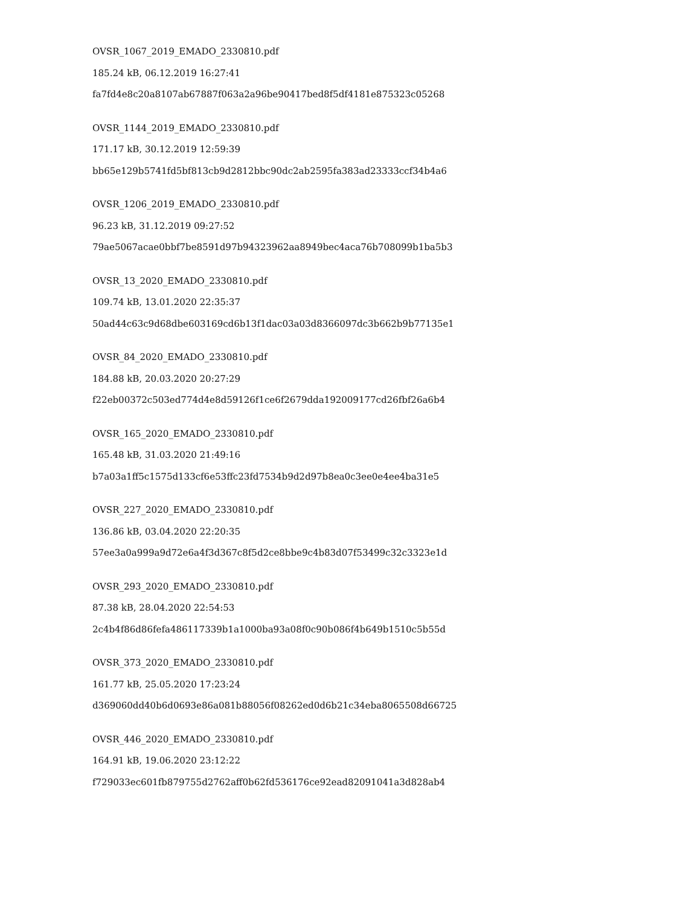OVSR_1067_2019_EMADO_2330810.pdf
185.24 kB, 06.12.2019 16:27:41
fa7fd4e8c20a8107ab67887f063a2a96be90417bed8f5df4181e875323c05268
OVSR_1144_2019_EMADO_2330810.pdf
171.17 kB, 30.12.2019 12:59:39
bb65e129b5741fd5bf813cb9d2812bbc90dc2ab2595fa383ad23333ccf34b4a6
OVSR_1206_2019_EMADO_2330810.pdf
96.23 kB, 31.12.2019 09:27:52
79ae5067acae0bbf7be8591d97b94323962aa8949bec4aca76b708099b1ba5b3
OVSR_13_2020_EMADO_2330810.pdf
109.74 kB, 13.01.2020 22:35:37
50ad44c63c9d68dbe603169cd6b13f1dac03a03d8366097dc3b662b9b77135e1
OVSR_84_2020_EMADO_2330810.pdf
184.88 kB, 20.03.2020 20:27:29
f22eb00372c503ed774d4e8d59126f1ce6f2679dda192009177cd26fbf26a6b4
OVSR_165_2020_EMADO_2330810.pdf
165.48 kB, 31.03.2020 21:49:16
b7a03a1ff5c1575d133cf6e53ffc23fd7534b9d2d97b8ea0c3ee0e4ee4ba31e5
OVSR_227_2020_EMADO_2330810.pdf
136.86 kB, 03.04.2020 22:20:35
57ee3a0a999a9d72e6a4f3d367c8f5d2ce8bbe9c4b83d07f53499c32c3323e1d
OVSR_293_2020_EMADO_2330810.pdf
87.38 kB, 28.04.2020 22:54:53
2c4b4f86d86fefa486117339b1a1000ba93a08f0c90b086f4b649b1510c5b55d
OVSR_373_2020_EMADO_2330810.pdf
161.77 kB, 25.05.2020 17:23:24
d369060dd40b6d0693e86a081b88056f08262ed0d6b21c34eba8065508d66725
OVSR_446_2020_EMADO_2330810.pdf
164.91 kB, 19.06.2020 23:12:22
f729033ec601fb879755d2762aff0b62fd536176ce92ead82091041a3d828ab4